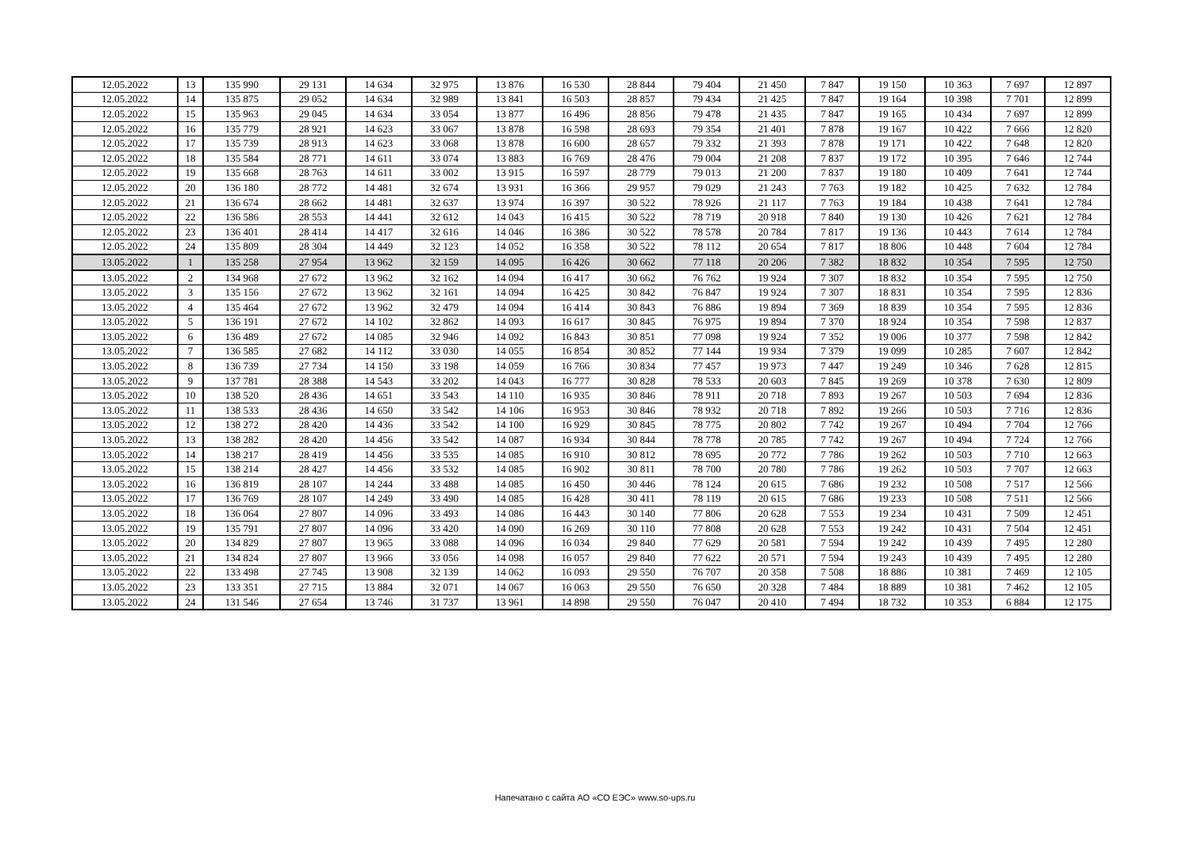| 12.05.2022 | 13 | 135 990 | 29 131 | 14 634 | 32 975 | 13 876 | 16 530 | 28 844 | 79 404 | 21 450 | 7 847 | 19 150 | 10 363 | 7 697 | 12 897 |
| 12.05.2022 | 14 | 135 875 | 29 052 | 14 634 | 32 989 | 13 841 | 16 503 | 28 857 | 79 434 | 21 425 | 7 847 | 19 164 | 10 398 | 7 701 | 12 899 |
| 12.05.2022 | 15 | 135 963 | 29 045 | 14 634 | 33 054 | 13 877 | 16 496 | 28 856 | 79 478 | 21 435 | 7 847 | 19 165 | 10 434 | 7 697 | 12 899 |
| 12.05.2022 | 16 | 135 779 | 28 921 | 14 623 | 33 067 | 13 878 | 16 598 | 28 693 | 79 354 | 21 401 | 7 878 | 19 167 | 10 422 | 7 666 | 12 820 |
| 12.05.2022 | 17 | 135 739 | 28 913 | 14 623 | 33 068 | 13 878 | 16 600 | 28 657 | 79 332 | 21 393 | 7 878 | 19 171 | 10 422 | 7 648 | 12 820 |
| 12.05.2022 | 18 | 135 584 | 28 771 | 14 611 | 33 074 | 13 883 | 16 769 | 28 476 | 79 004 | 21 208 | 7 837 | 19 172 | 10 395 | 7 646 | 12 744 |
| 12.05.2022 | 19 | 135 668 | 28 763 | 14 611 | 33 002 | 13 915 | 16 597 | 28 779 | 79 013 | 21 200 | 7 837 | 19 180 | 10 409 | 7 641 | 12 744 |
| 12.05.2022 | 20 | 136 180 | 28 772 | 14 481 | 32 674 | 13 931 | 16 366 | 29 957 | 79 029 | 21 243 | 7 763 | 19 182 | 10 425 | 7 632 | 12 784 |
| 12.05.2022 | 21 | 136 674 | 28 662 | 14 481 | 32 637 | 13 974 | 16 397 | 30 522 | 78 926 | 21 117 | 7 763 | 19 184 | 10 438 | 7 641 | 12 784 |
| 12.05.2022 | 22 | 136 586 | 28 553 | 14 441 | 32 612 | 14 043 | 16 415 | 30 522 | 78 719 | 20 918 | 7 840 | 19 130 | 10 426 | 7 621 | 12 784 |
| 12.05.2022 | 23 | 136 401 | 28 414 | 14 417 | 32 616 | 14 046 | 16 386 | 30 522 | 78 578 | 20 784 | 7 817 | 19 136 | 10 443 | 7 614 | 12 784 |
| 12.05.2022 | 24 | 135 809 | 28 304 | 14 449 | 32 123 | 14 052 | 16 358 | 30 522 | 78 112 | 20 654 | 7 817 | 18 806 | 10 448 | 7 604 | 12 784 |
| 13.05.2022 | 1 | 135 258 | 27 954 | 13 962 | 32 159 | 14 095 | 16 426 | 30 662 | 77 118 | 20 206 | 7 382 | 18 832 | 10 354 | 7 595 | 12 750 |
| 13.05.2022 | 2 | 134 968 | 27 672 | 13 962 | 32 162 | 14 094 | 16 417 | 30 662 | 76 762 | 19 924 | 7 307 | 18 832 | 10 354 | 7 595 | 12 750 |
| 13.05.2022 | 3 | 135 156 | 27 672 | 13 962 | 32 161 | 14 094 | 16 425 | 30 842 | 76 847 | 19 924 | 7 307 | 18 831 | 10 354 | 7 595 | 12 836 |
| 13.05.2022 | 4 | 135 464 | 27 672 | 13 962 | 32 479 | 14 094 | 16 414 | 30 843 | 76 886 | 19 894 | 7 369 | 18 839 | 10 354 | 7 595 | 12 836 |
| 13.05.2022 | 5 | 136 191 | 27 672 | 14 102 | 32 862 | 14 093 | 16 617 | 30 845 | 76 975 | 19 894 | 7 370 | 18 924 | 10 354 | 7 598 | 12 837 |
| 13.05.2022 | 6 | 136 489 | 27 672 | 14 085 | 32 946 | 14 092 | 16 843 | 30 851 | 77 098 | 19 924 | 7 352 | 19 006 | 10 377 | 7 598 | 12 842 |
| 13.05.2022 | 7 | 136 585 | 27 682 | 14 112 | 33 030 | 14 055 | 16 854 | 30 852 | 77 144 | 19 934 | 7 379 | 19 099 | 10 285 | 7 607 | 12 842 |
| 13.05.2022 | 8 | 136 739 | 27 734 | 14 150 | 33 198 | 14 059 | 16 766 | 30 834 | 77 457 | 19 973 | 7 447 | 19 249 | 10 346 | 7 628 | 12 815 |
| 13.05.2022 | 9 | 137 781 | 28 388 | 14 543 | 33 202 | 14 043 | 16 777 | 30 828 | 78 533 | 20 603 | 7 845 | 19 269 | 10 378 | 7 630 | 12 809 |
| 13.05.2022 | 10 | 138 520 | 28 436 | 14 651 | 33 543 | 14 110 | 16 935 | 30 846 | 78 911 | 20 718 | 7 893 | 19 267 | 10 503 | 7 694 | 12 836 |
| 13.05.2022 | 11 | 138 533 | 28 436 | 14 650 | 33 542 | 14 106 | 16 953 | 30 846 | 78 932 | 20 718 | 7 892 | 19 266 | 10 503 | 7 716 | 12 836 |
| 13.05.2022 | 12 | 138 272 | 28 420 | 14 436 | 33 542 | 14 100 | 16 929 | 30 845 | 78 775 | 20 802 | 7 742 | 19 267 | 10 494 | 7 704 | 12 766 |
| 13.05.2022 | 13 | 138 282 | 28 420 | 14 456 | 33 542 | 14 087 | 16 934 | 30 844 | 78 778 | 20 785 | 7 742 | 19 267 | 10 494 | 7 724 | 12 766 |
| 13.05.2022 | 14 | 138 217 | 28 419 | 14 456 | 33 535 | 14 085 | 16 910 | 30 812 | 78 695 | 20 772 | 7 786 | 19 262 | 10 503 | 7 710 | 12 663 |
| 13.05.2022 | 15 | 138 214 | 28 427 | 14 456 | 33 532 | 14 085 | 16 902 | 30 811 | 78 700 | 20 780 | 7 786 | 19 262 | 10 503 | 7 707 | 12 663 |
| 13.05.2022 | 16 | 136 819 | 28 107 | 14 244 | 33 488 | 14 085 | 16 450 | 30 446 | 78 124 | 20 615 | 7 686 | 19 232 | 10 508 | 7 517 | 12 566 |
| 13.05.2022 | 17 | 136 769 | 28 107 | 14 249 | 33 490 | 14 085 | 16 428 | 30 411 | 78 119 | 20 615 | 7 686 | 19 233 | 10 508 | 7 511 | 12 566 |
| 13.05.2022 | 18 | 136 064 | 27 807 | 14 096 | 33 493 | 14 086 | 16 443 | 30 140 | 77 806 | 20 628 | 7 553 | 19 234 | 10 431 | 7 509 | 12 451 |
| 13.05.2022 | 19 | 135 791 | 27 807 | 14 096 | 33 420 | 14 090 | 16 269 | 30 110 | 77 808 | 20 628 | 7 553 | 19 242 | 10 431 | 7 504 | 12 451 |
| 13.05.2022 | 20 | 134 829 | 27 807 | 13 965 | 33 088 | 14 096 | 16 034 | 29 840 | 77 629 | 20 581 | 7 594 | 19 242 | 10 439 | 7 495 | 12 280 |
| 13.05.2022 | 21 | 134 824 | 27 807 | 13 966 | 33 056 | 14 098 | 16 057 | 29 840 | 77 622 | 20 571 | 7 594 | 19 243 | 10 439 | 7 495 | 12 280 |
| 13.05.2022 | 22 | 133 498 | 27 745 | 13 908 | 32 139 | 14 062 | 16 093 | 29 550 | 76 707 | 20 358 | 7 508 | 18 886 | 10 381 | 7 469 | 12 105 |
| 13.05.2022 | 23 | 133 351 | 27 715 | 13 884 | 32 071 | 14 067 | 16 063 | 29 550 | 76 650 | 20 328 | 7 484 | 18 889 | 10 381 | 7 462 | 12 105 |
| 13.05.2022 | 24 | 131 546 | 27 654 | 13 746 | 31 737 | 13 961 | 14 898 | 29 550 | 76 047 | 20 410 | 7 494 | 18 732 | 10 353 | 6 884 | 12 175 |
Напечатано с сайта АО «СО ЕЭС» www.so-ups.ru